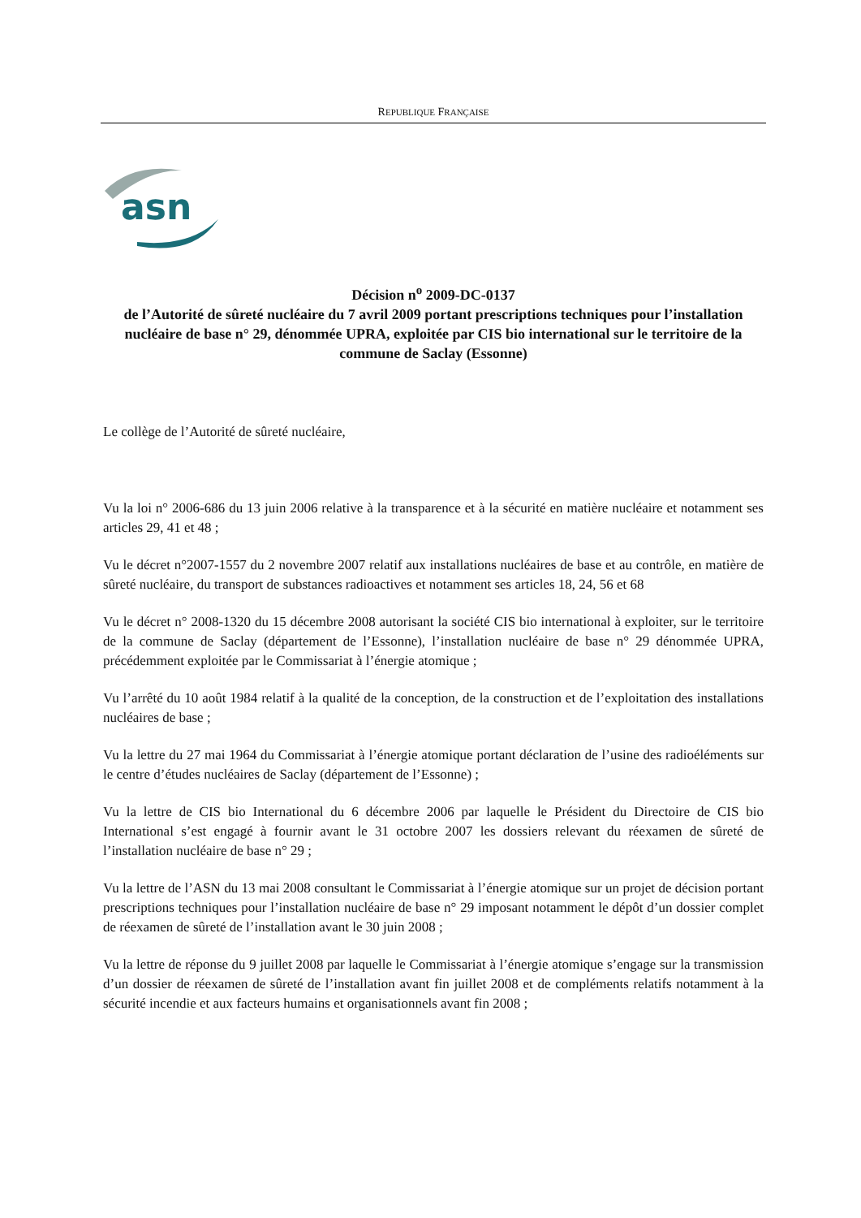REPUBLIQUE FRANÇAISE
asn
Décision n<sup>o</sup> 2009-DC-0137
de l’Autorité de sûreté nucléaire du 7 avril 2009 portant prescriptions techniques pour l’installation nucléaire de base n° 29, dénommée UPRA, exploitée par CIS bio international sur le territoire de la commune de Saclay (Essonne)
Le collège de l’Autorité de sûreté nucléaire,
Vu la loi n° 2006-686 du 13 juin 2006 relative à la transparence et à la sécurité en matière nucléaire et notamment ses articles 29, 41 et 48 ;
Vu le décret n°2007-1557 du 2 novembre 2007 relatif aux installations nucléaires de base et au contrôle, en matière de sûreté nucléaire, du transport de substances radioactives et notamment ses articles 18, 24, 56 et 68
Vu le décret n° 2008-1320 du 15 décembre 2008 autorisant la société CIS bio international à exploiter, sur le territoire de la commune de Saclay (département de l’Essonne), l’installation nucléaire de base n° 29 dénommée UPRA, précédemment exploitée par le Commissariat à l’énergie atomique ;
Vu l’arrêté du 10 août 1984 relatif à la qualité de la conception, de la construction et de l’exploitation des installations nucléaires de base ;
Vu la lettre du 27 mai 1964 du Commissariat à l’énergie atomique portant déclaration de l’usine des radioéléments sur le centre d’études nucléaires de Saclay (département de l’Essonne) ;
Vu la lettre de CIS bio International du 6 décembre 2006 par laquelle le Président du Directoire de CIS bio International s’est engagé à fournir avant le 31 octobre 2007 les dossiers relevant du réexamen de sûreté de l’installation nucléaire de base n° 29 ;
Vu la lettre de l’ASN du 13 mai 2008 consultant le Commissariat à l’énergie atomique sur un projet de décision portant prescriptions techniques pour l’installation nucléaire de base n° 29 imposant notamment le dépôt d’un dossier complet de réexamen de sûreté de l’installation avant le 30 juin 2008 ;
Vu la lettre de réponse du 9 juillet 2008 par laquelle le Commissariat à l’énergie atomique s’engage sur la transmission d’un dossier de réexamen de sûreté de l’installation avant fin juillet 2008 et de compléments relatifs notamment à la sécurité incendie et aux facteurs humains et organisationnels avant fin 2008 ;